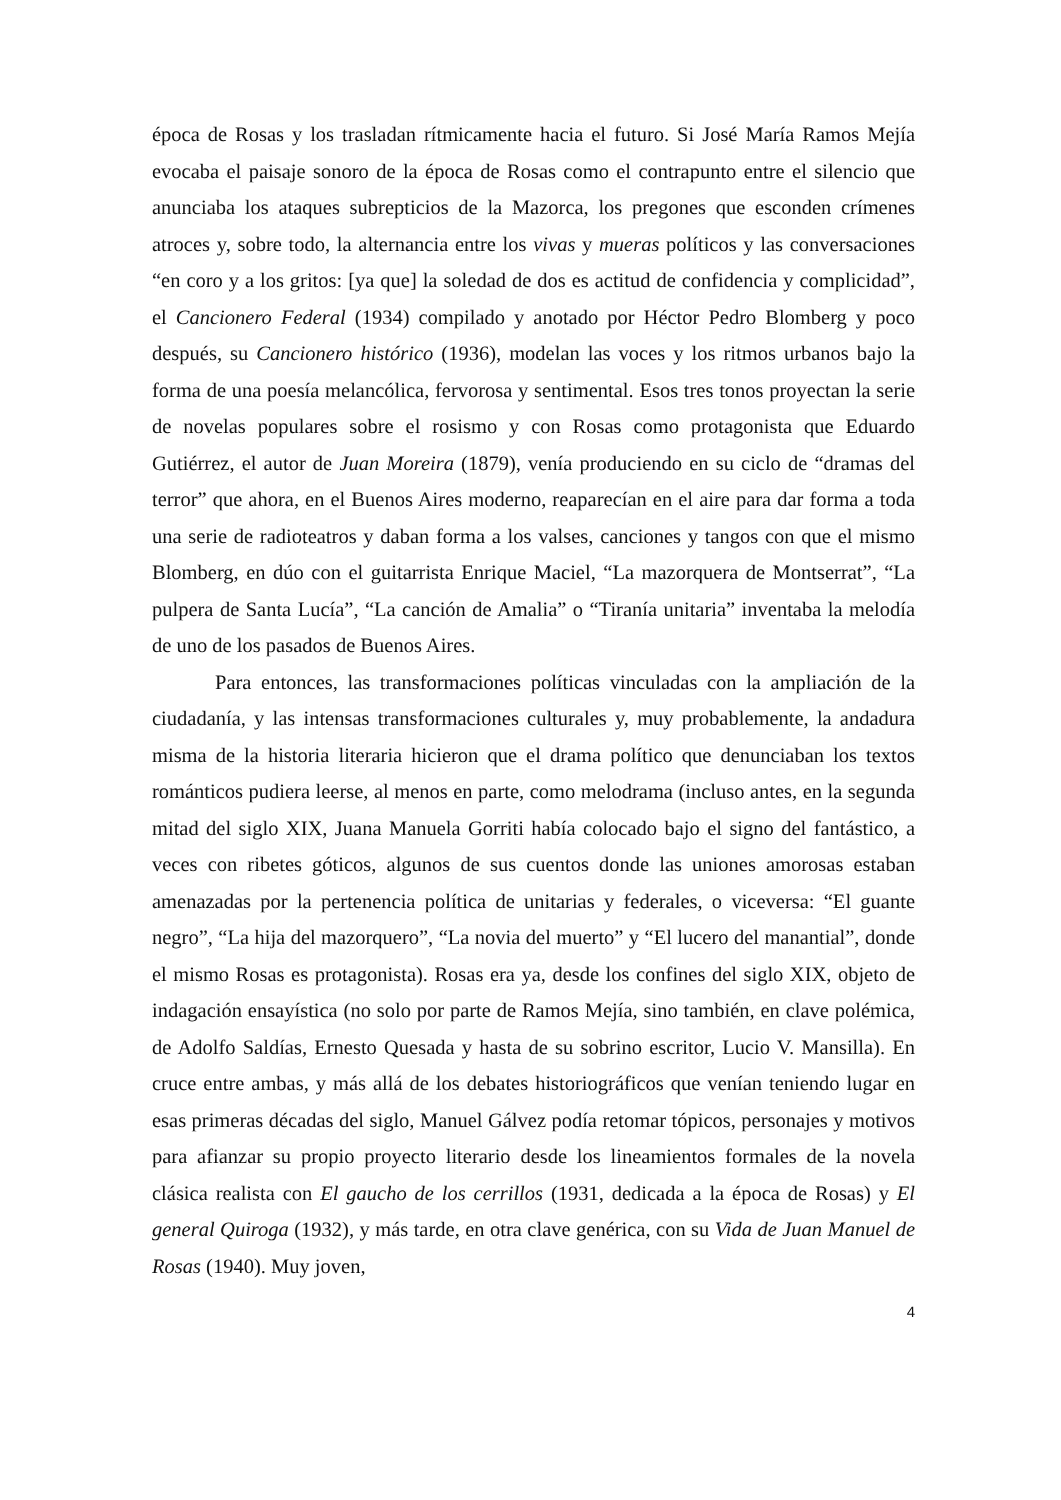época de Rosas y los trasladan rítmicamente hacia el futuro. Si José María Ramos Mejía evocaba el paisaje sonoro de la época de Rosas como el contrapunto entre el silencio que anunciaba los ataques subrepticios de la Mazorca, los pregones que esconden crímenes atroces y, sobre todo, la alternancia entre los vivas y mueras políticos y las conversaciones “en coro y a los gritos: [ya que] la soledad de dos es actitud de confidencia y complicidad”, el Cancionero Federal (1934) compilado y anotado por Héctor Pedro Blomberg y poco después, su Cancionero histórico (1936), modelan las voces y los ritmos urbanos bajo la forma de una poesía melancólica, fervorosa y sentimental. Esos tres tonos proyectan la serie de novelas populares sobre el rosismo y con Rosas como protagonista que Eduardo Gutiérrez, el autor de Juan Moreira (1879), venía produciendo en su ciclo de “dramas del terror” que ahora, en el Buenos Aires moderno, reaparecían en el aire para dar forma a toda una serie de radioteatros y daban forma a los valses, canciones y tangos con que el mismo Blomberg, en dúo con el guitarrista Enrique Maciel, “La mazorquera de Montserrat”, “La pulpera de Santa Lucía”, “La canción de Amalia” o “Tiranía unitaria” inventaba la melodía de uno de los pasados de Buenos Aires.
Para entonces, las transformaciones políticas vinculadas con la ampliación de la ciudadanía, y las intensas transformaciones culturales y, muy probablemente, la andadura misma de la historia literaria hicieron que el drama político que denunciaban los textos románticos pudiera leerse, al menos en parte, como melodrama (incluso antes, en la segunda mitad del siglo XIX, Juana Manuela Gorriti había colocado bajo el signo del fantástico, a veces con ribetes góticos, algunos de sus cuentos donde las uniones amorosas estaban amenazadas por la pertenencia política de unitarias y federales, o viceversa: “El guante negro”, “La hija del mazorquero”, “La novia del muerto” y “El lucero del manantial”, donde el mismo Rosas es protagonista). Rosas era ya, desde los confines del siglo XIX, objeto de indagación ensayística (no solo por parte de Ramos Mejía, sino también, en clave polémica, de Adolfo Saldías, Ernesto Quesada y hasta de su sobrino escritor, Lucio V. Mansilla). En cruce entre ambas, y más allá de los debates historiográficos que venían teniendo lugar en esas primeras décadas del siglo, Manuel Gálvez podía retomar tópicos, personajes y motivos para afianzar su propio proyecto literario desde los lineamientos formales de la novela clásica realista con El gaucho de los cerrillos (1931, dedicada a la época de Rosas) y El general Quiroga (1932), y más tarde, en otra clave genérica, con su Vida de Juan Manuel de Rosas (1940). Muy joven,
4